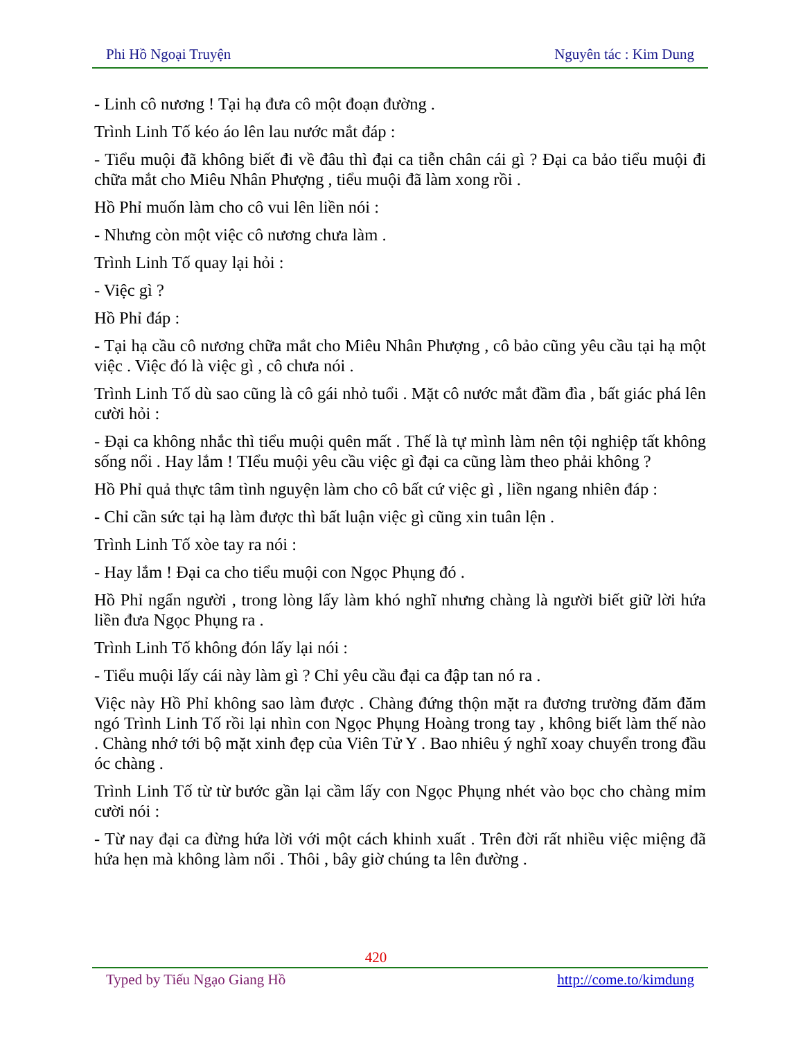Phi Hồ Ngoại Truyện Nguyên tác : Kim Dung
- Linh cô nương ! Tại hạ đưa cô một đoạn đường .
Trình Linh Tố kéo áo lên lau nước mắt đáp :
- Tiểu muội đã không biết đi về đâu thì đại ca tiễn chân cái gì ? Đại ca bảo tiểu muội đi chữa mắt cho Miêu Nhân Phượng , tiểu muội đã làm xong rồi .
Hồ Phỉ muốn làm cho cô vui lên liền nói :
- Nhưng còn một việc cô nương chưa làm .
Trình Linh Tố quay lại hỏi :
- Việc gì ?
Hồ Phỉ đáp :
- Tại hạ cầu cô nương chữa mắt cho Miêu Nhân Phượng , cô bảo cũng yêu cầu tại hạ một việc . Việc đó là việc gì , cô chưa nói .
Trình Linh Tố dù sao cũng là cô gái nhỏ tuổi . Mặt cô nước mắt đầm đìa , bất giác phá lên cười hỏi :
- Đại ca không nhắc thì tiểu muội quên mất . Thế là tự mình làm nên tội nghiệp tất không sống nổi . Hay lắm ! TIểu muội yêu cầu việc gì đại ca cũng làm theo phải không ?
Hồ Phỉ quả thực tâm tình nguyện làm cho cô bất cứ việc gì , liền ngang nhiên đáp :
- Chỉ cần sức tại hạ làm được thì bất luận việc gì cũng xin tuân lện .
Trình Linh Tố xòe tay ra nói :
- Hay lắm ! Đại ca cho tiểu muội con Ngọc Phụng đó .
Hồ Phỉ ngẩn người , trong lòng lấy làm khó nghĩ nhưng chàng là người biết giữ lời hứa liền đưa Ngọc Phụng ra .
Trình Linh Tố không đón lấy lại nói :
- Tiểu muội lấy cái này làm gì ? Chỉ yêu cầu đại ca đập tan nó ra .
Việc này Hồ Phỉ không sao làm được . Chàng đứng thộn mặt ra đương trường đăm đăm ngó Trình Linh Tố rồi lại nhìn con Ngọc Phụng Hoàng trong tay , không biết làm thế nào . Chàng nhớ tới bộ mặt xinh đẹp của Viên Tử Y . Bao nhiêu ý nghĩ xoay chuyển trong đầu óc chàng .
Trình Linh Tố từ từ bước gần lại cầm lấy con Ngọc Phụng nhét vào bọc cho chàng mỉm cười nói :
- Từ nay đại ca đừng hứa lời với một cách khinh xuất . Trên đời rất nhiều việc miệng đã hứa hẹn mà không làm nổi . Thôi , bây giờ chúng ta lên đường .
420
Typed by Tiếu Ngạo Giang Hồ http://come.to/kimdung